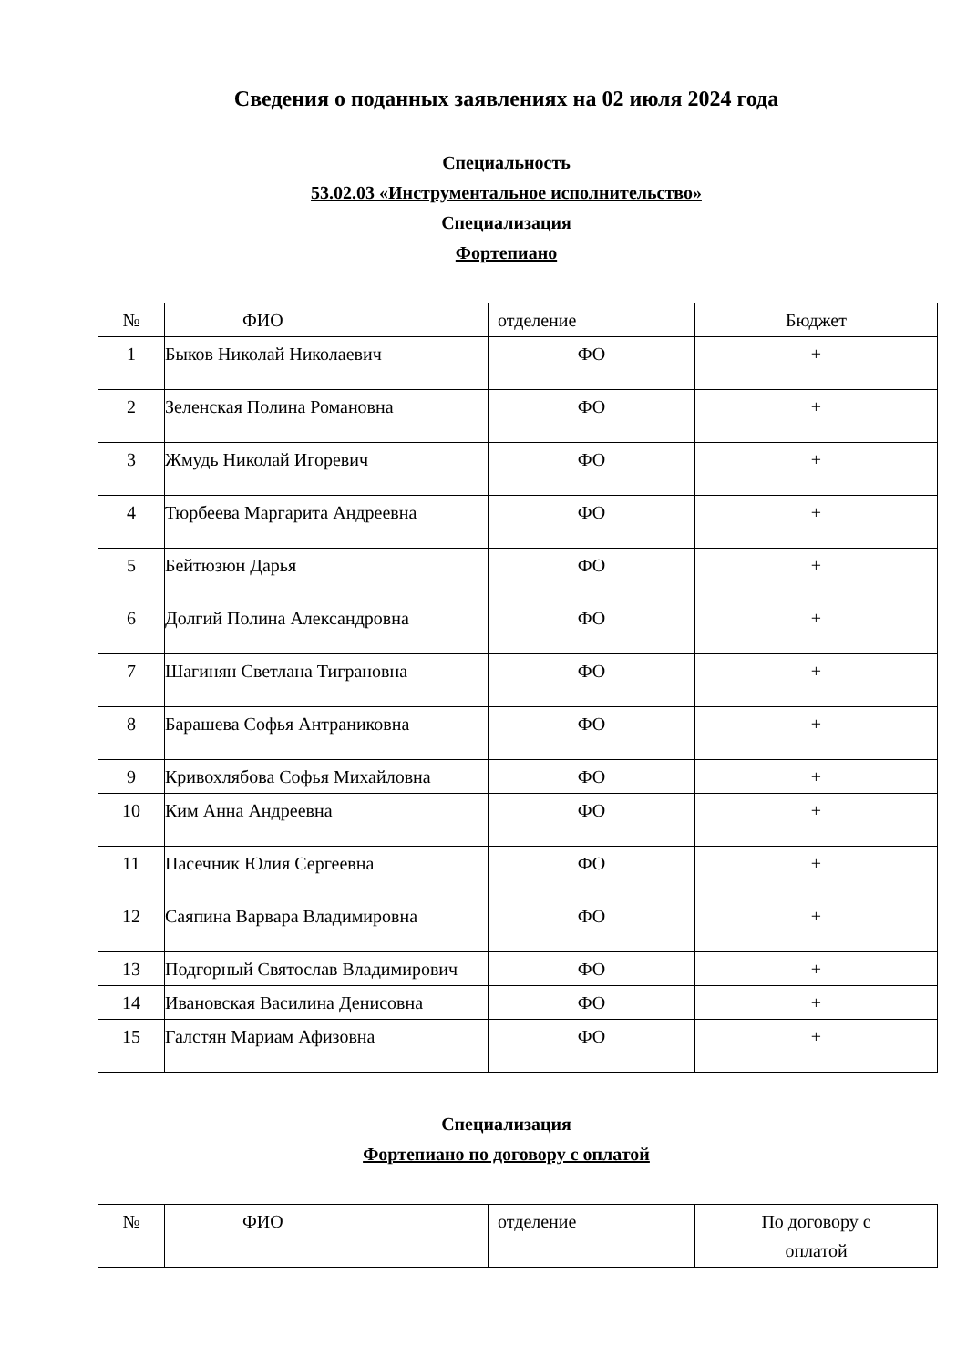Сведения о поданных заявлениях на 02 июля 2024 года
Специальность
53.02.03 «Инструментальное исполнительство»
Специализация
Фортепиано
| № | ФИО | отделение | Бюджет |
| 1 | Быков Николай Николаевич | ФО | + |
| 2 | Зеленская Полина Романовна | ФО | + |
| 3 | Жмудь Николай Игоревич | ФО | + |
| 4 | Тюрбеева Маргарита Андреевна | ФО | + |
| 5 | Бейтюзюн Дарья | ФО | + |
| 6 | Долгий Полина Александровна | ФО | + |
| 7 | Шагинян Светлана Тиграновна | ФО | + |
| 8 | Барашева Софья Антраниковна | ФО | + |
| 9 | Кривохлябова Софья Михайловна | ФО | + |
| 10 | Ким Анна Андреевна | ФО | + |
| 11 | Пасечник Юлия Сергеевна | ФО | + |
| 12 | Саяпина Варвара Владимировна | ФО | + |
| 13 | Подгорный Святослав Владимирович | ФО | + |
| 14 | Ивановская Василина Денисовна | ФО | + |
| 15 | Галстян Мариам Афизовна | ФО | + |
Специализация
Фортепиано по договору с оплатой
| № | ФИО | отделение | По договору с оплатой |